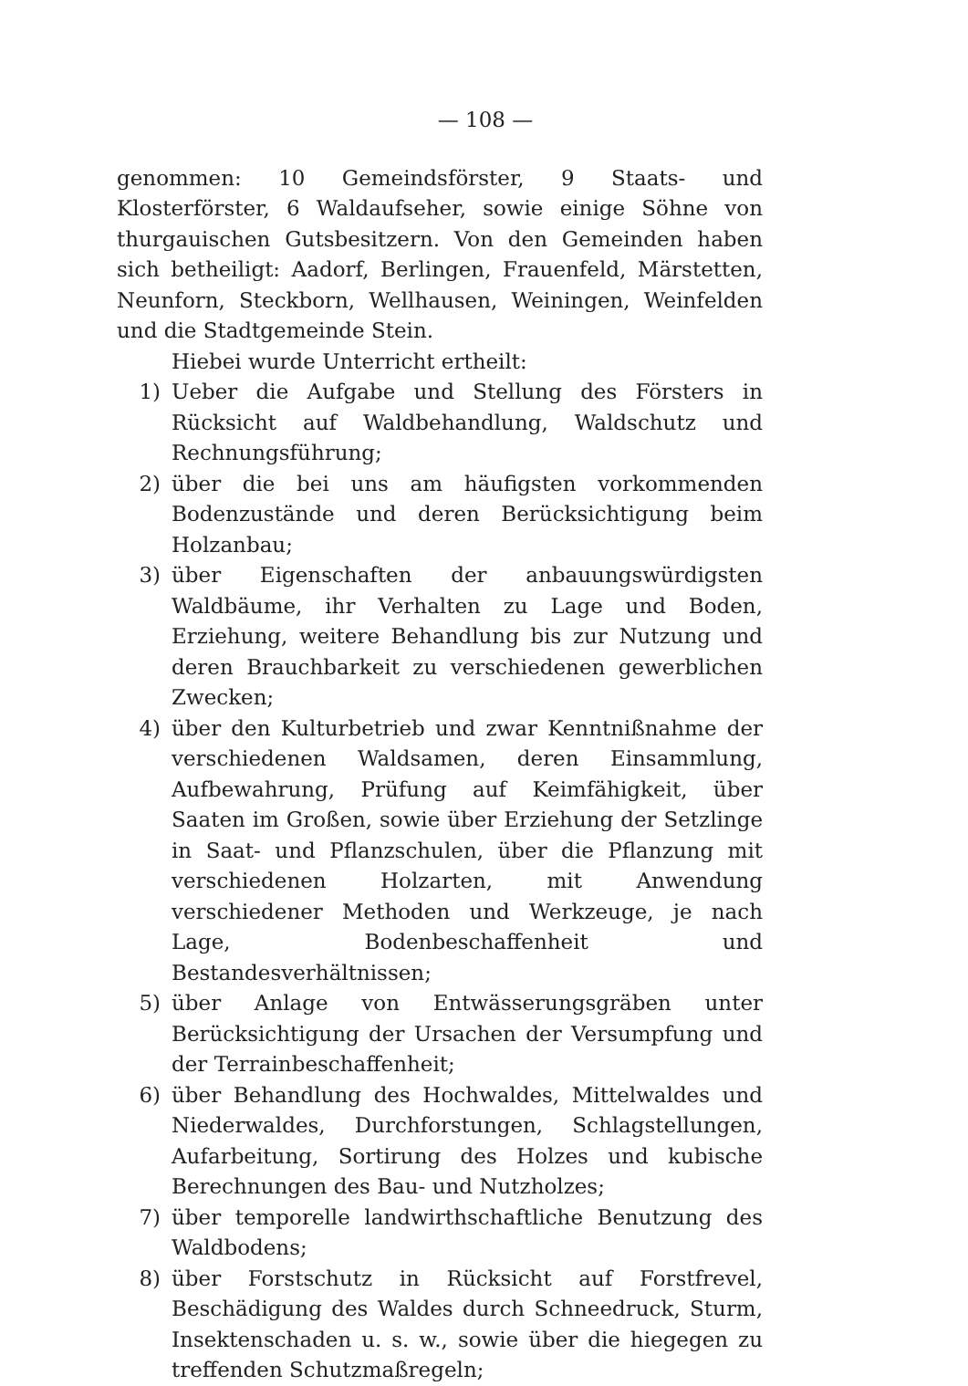— 108 —
genommen: 10 Gemeindsförster, 9 Staats- und Klosterförster, 6 Waldaufseher, sowie einige Söhne von thurgauischen Gutsbesitzern. Von den Gemeinden haben sich betheiligt: Aadorf, Berlingen, Frauenfeld, Märstetten, Neunforn, Steckborn, Wellhausen, Weiningen, Weinfelden und die Stadtgemeinde Stein.
Hiebei wurde Unterricht ertheilt:
1) Ueber die Aufgabe und Stellung des Försters in Rücksicht auf Waldbehandlung, Waldschutz und Rechnungsführung;
2) über die bei uns am häufigsten vorkommenden Bodenzustände und deren Berücksichtigung beim Holzanbau;
3) über Eigenschaften der anbauungswürdigsten Waldbäume, ihr Verhalten zu Lage und Boden, Erziehung, weitere Behandlung bis zur Nutzung und deren Brauchbarkeit zu verschiedenen gewerblichen Zwecken;
4) über den Kulturbetrieb und zwar Kenntnißnahme der verschiedenen Waldsamen, deren Einsammlung, Aufbewahrung, Prüfung auf Keimfähigkeit, über Saaten im Großen, sowie über Erziehung der Setzlinge in Saat- und Pflanzschulen, über die Pflanzung mit verschiedenen Holzarten, mit Anwendung verschiedener Methoden und Werkzeuge, je nach Lage, Bodenbeschaffenheit und Bestandesverhältnissen;
5) über Anlage von Entwässerungsgräben unter Berücksichtigung der Ursachen der Versumpfung und der Terrainbeschaffenheit;
6) über Behandlung des Hochwaldes, Mittelwaldes und Niederwaldes, Durchforstungen, Schlagstellungen, Aufarbeitung, Sortirung des Holzes und kubische Berechnungen des Bau- und Nutzholzes;
7) über temporelle landwirthschaftliche Benutzung des Waldbodens;
8) über Forstschutz in Rücksicht auf Forstfrevel, Beschädigung des Waldes durch Schneedruck, Sturm, Insektenschaden u. s. w., sowie über die hiegegen zu treffenden Schutzmaßregeln;